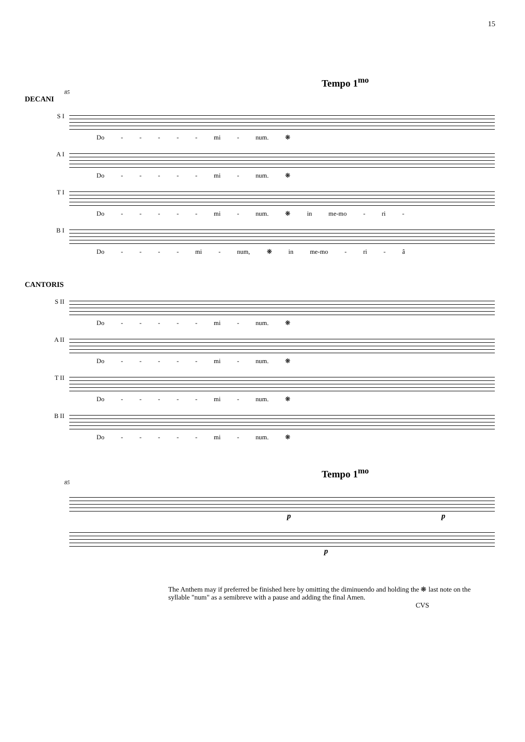15
Tempo 1<sup>mo</sup>
85
DECANI
S I
Do - - - - - mi - num. ❋
A I
Do - - - - - mi - num. ❋
T I
Do - - - - - mi - num. ❋ in me-mo - ri -
B I
Do - - - - mi - num, ❋ in me-mo - ri - â
CANTORIS
S II
Do - - - - - mi - num. ❋
A II
Do - - - - - mi - num. ❋
T II
Do - - - - - mi - num. ❋
B II
Do - - - - - mi - num. ❋
Tempo 1<sup>mo</sup>
85
p p
p
The Anthem may if preferred be finished here by omitting the diminuendo and holding the ❋ last note on the syllable "num" as a semibreve with a pause and adding the final Amen.
CVS